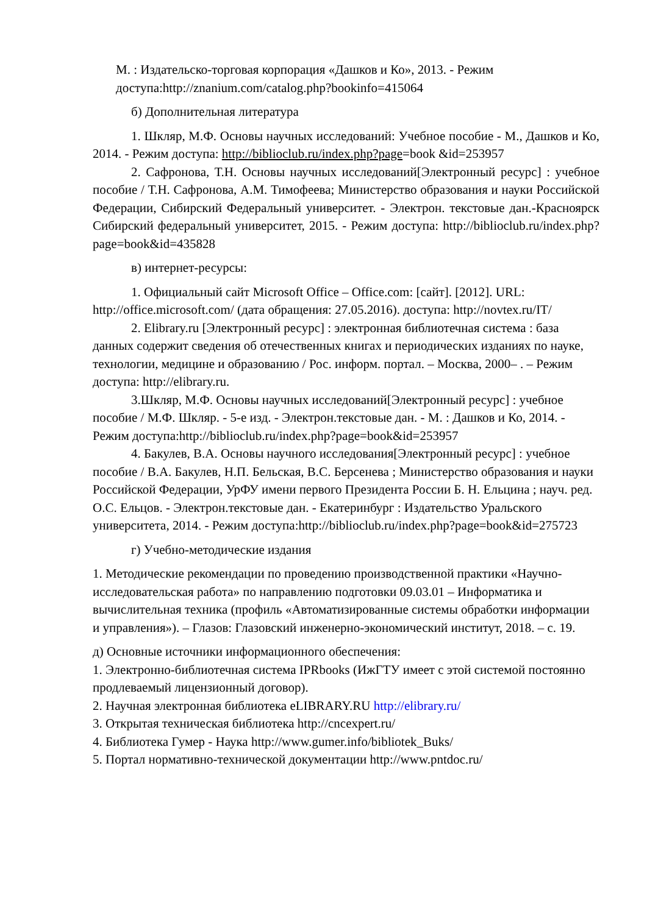М. : Издательско-торговая корпорация «Дашков и Ко», 2013. - Режим доступа:http://znanium.com/catalog.php?bookinfo=415064
б) Дополнительная литература
1. Шкляр, М.Ф. Основы научных исследований: Учебное пособие - М., Дашков и Ко, 2014. - Режим доступа: http://biblioclub.ru/index.php?page=book &id=253957
2. Сафронова, Т.Н. Основы научных исследований[Электронный ресурс] : учебное пособие / Т.Н. Сафронова, А.М. Тимофеева; Министерство образования и науки Российской Федерации, Сибирский Федеральный университет. - Электрон. текстовые дан.-Красноярск Сибирский федеральный университет, 2015. - Режим доступа: http://biblioclub.ru/index.php?page=book&id=435828
в) интернет-ресурсы:
1. Официальный сайт Microsoft Office – Office.com: [сайт]. [2012]. URL: http://office.microsoft.com/ (дата обращения: 27.05.2016). доступа: http://novtex.ru/IT/
2. Elibrary.ru [Электронный ресурс] : электронная библиотечная система : база данных содержит сведения об отечественных книгах и периодических изданиях по науке, технологии, медицине и образованию / Рос. информ. портал. – Москва, 2000– . – Режим доступа: http://elibrary.ru.
3.Шкляр, М.Ф. Основы научных исследований[Электронный ресурс] : учебное пособие / М.Ф. Шкляр. - 5-е изд. - Электрон.текстовые дан. - М. : Дашков и Ко, 2014. - Режим доступа:http://biblioclub.ru/index.php?page=book&id=253957
4. Бакулев, В.А. Основы научного исследования[Электронный ресурс] : учебное пособие / В.А. Бакулев, Н.П. Бельская, В.С. Берсенева ; Министерство образования и науки Российской Федерации, УрФУ имени первого Президента России Б. Н. Ельцина ; науч. ред. О.С. Ельцов. - Электрон.текстовые дан. - Екатеринбург : Издательство Уральского университета, 2014. - Режим доступа:http://biblioclub.ru/index.php?page=book&id=275723
г) Учебно-методические издания
1. Методические рекомендации по проведению производственной практики «Научно-исследовательская работа» по направлению подготовки 09.03.01 – Информатика и вычислительная техника (профиль «Автоматизированные системы обработки информации и управления»). – Глазов: Глазовский инженерно-экономический институт, 2018. – с. 19.
д) Основные источники информационного обеспечения:
1. Электронно-библиотечная система IPRbooks (ИжГТУ имеет с этой системой постоянно продлеваемый лицензионный договор).
2. Научная электронная библиотека eLIBRARY.RU http://elibrary.ru/
3. Открытая техническая библиотека http://cncexpert.ru/
4. Библиотека Гумер - Наука http://www.gumer.info/bibliotek_Buks/
5. Портал нормативно-технической документации http://www.pntdoc.ru/